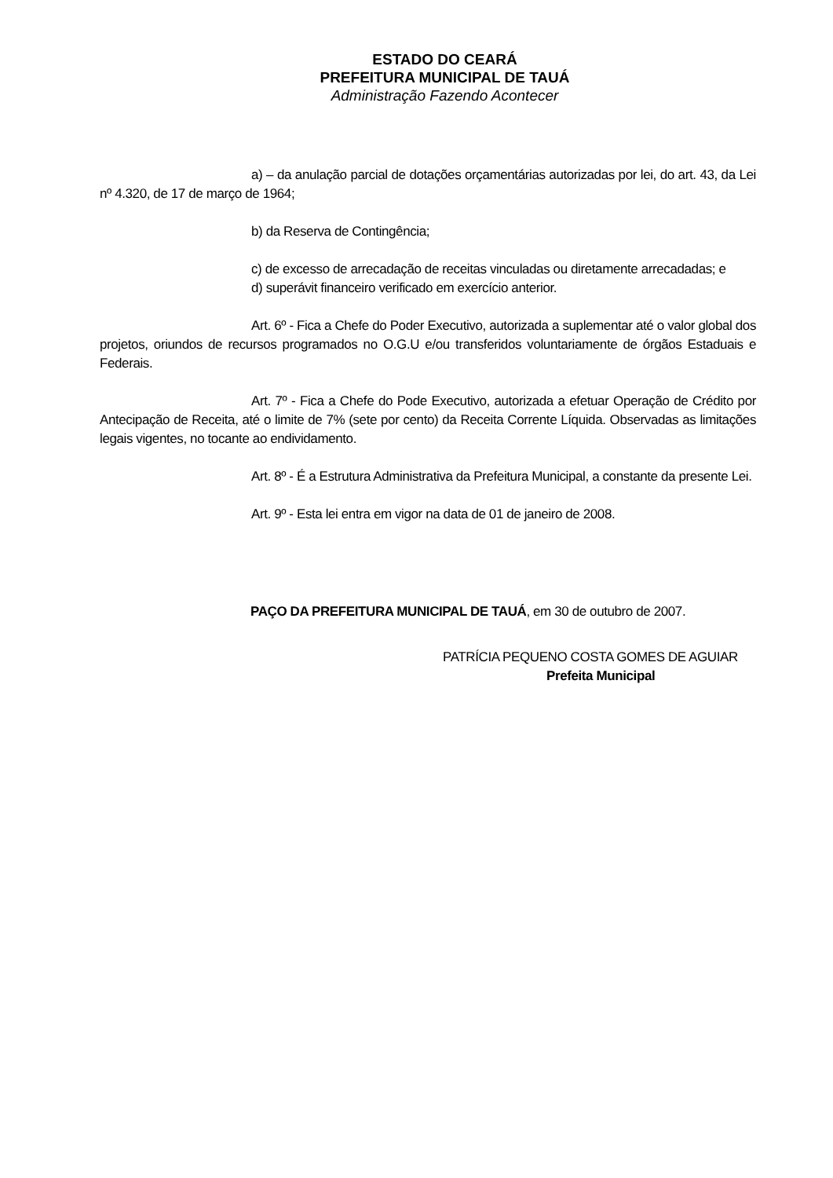ESTADO DO CEARÁ
PREFEITURA MUNICIPAL DE TAUÁ
Administração Fazendo Acontecer
a) – da anulação parcial de dotações orçamentárias autorizadas por lei, do art. 43, da Lei nº 4.320, de 17 de março de 1964;
b) da Reserva de Contingência;
c) de excesso de arrecadação de receitas vinculadas ou diretamente arrecadadas; e
d) superávit financeiro verificado em exercício anterior.
Art. 6º - Fica a Chefe do Poder Executivo, autorizada a suplementar até o valor global dos projetos, oriundos de recursos programados no O.G.U e/ou transferidos voluntariamente de órgãos Estaduais e Federais.
Art. 7º - Fica a Chefe do Pode Executivo, autorizada a efetuar Operação de Crédito por Antecipação de Receita, até o limite de 7% (sete por cento) da Receita Corrente Líquida. Observadas as limitações legais vigentes, no tocante ao endividamento.
Art. 8º - É a Estrutura Administrativa da Prefeitura Municipal, a constante da presente Lei.
Art. 9º - Esta lei entra em vigor na data de 01 de janeiro de 2008.
PAÇO DA PREFEITURA MUNICIPAL DE TAUÁ, em 30 de outubro de 2007.
PATRÍCIA PEQUENO COSTA GOMES DE AGUIAR
Prefeita Municipal